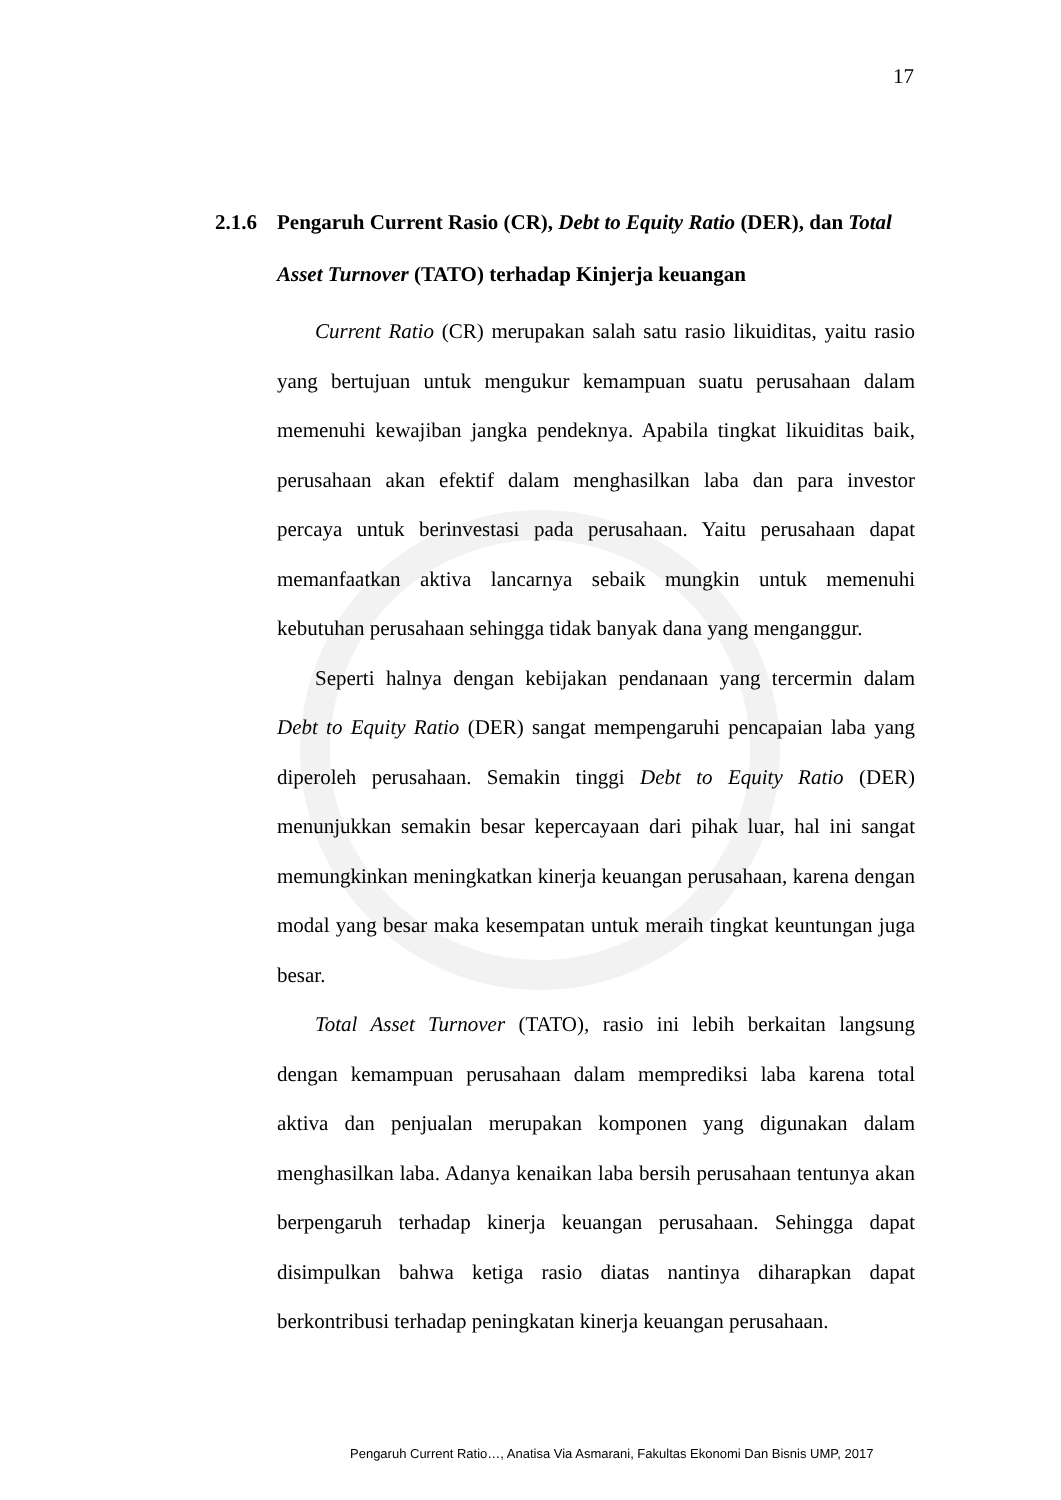17
2.1.6 Pengaruh Current Rasio (CR), Debt to Equity Ratio (DER), dan Total
Asset Turnover (TATO) terhadap Kinjerja keuangan
Current Ratio (CR) merupakan salah satu rasio likuiditas, yaitu rasio yang bertujuan untuk mengukur kemampuan suatu perusahaan dalam memenuhi kewajiban jangka pendeknya. Apabila tingkat likuiditas baik, perusahaan akan efektif dalam menghasilkan laba dan para investor percaya untuk berinvestasi pada perusahaan. Yaitu perusahaan dapat memanfaatkan aktiva lancarnya sebaik mungkin untuk memenuhi kebutuhan perusahaan sehingga tidak banyak dana yang menganggur.
Seperti halnya dengan kebijakan pendanaan yang tercermin dalam Debt to Equity Ratio (DER) sangat mempengaruhi pencapaian laba yang diperoleh perusahaan. Semakin tinggi Debt to Equity Ratio (DER) menunjukkan semakin besar kepercayaan dari pihak luar, hal ini sangat memungkinkan meningkatkan kinerja keuangan perusahaan, karena dengan modal yang besar maka kesempatan untuk meraih tingkat keuntungan juga besar.
Total Asset Turnover (TATO), rasio ini lebih berkaitan langsung dengan kemampuan perusahaan dalam memprediksi laba karena total aktiva dan penjualan merupakan komponen yang digunakan dalam menghasilkan laba. Adanya kenaikan laba bersih perusahaan tentunya akan berpengaruh terhadap kinerja keuangan perusahaan. Sehingga dapat disimpulkan bahwa ketiga rasio diatas nantinya diharapkan dapat berkontribusi terhadap peningkatan kinerja keuangan perusahaan.
Pengaruh Current Ratio…, Anatisa Via Asmarani, Fakultas Ekonomi Dan Bisnis UMP, 2017